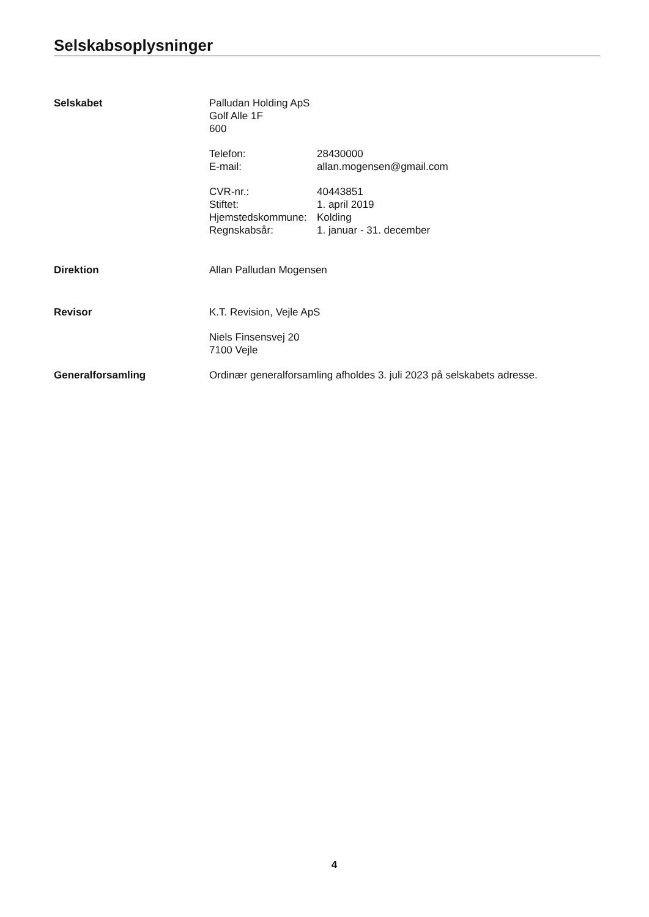Selskabsoplysninger
Selskabet Palludan Holding ApS
Golf Alle 1F
600
Telefon: 28430000
E-mail: allan.mogensen@gmail.com
CVR-nr.: 40443851
Stiftet: 1. april 2019
Hjemstedskommune: Kolding
Regnskabsår: 1. januar - 31. december
Direktion Allan Palludan Mogensen
Revisor K.T. Revision, Vejle ApS
Niels Finsensvej 20
7100 Vejle
Generalforsamling Ordinær generalforsamling afholdes 3. juli 2023 på selskabets adresse.
4